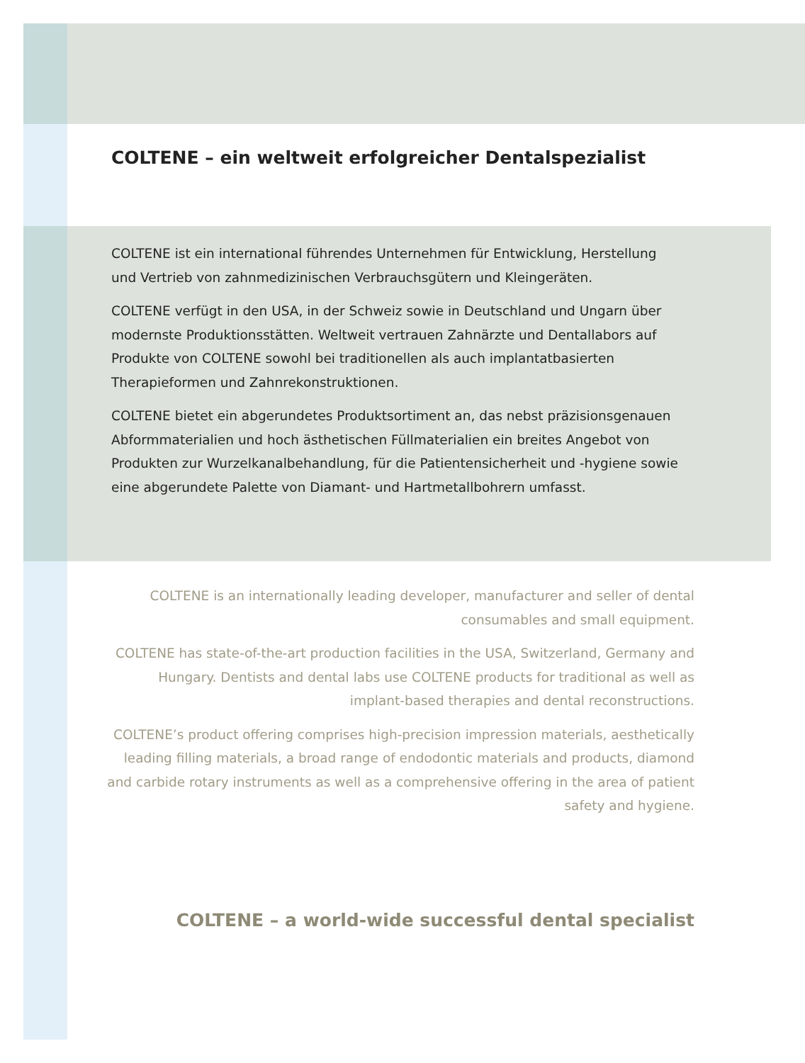COLTENE – ein weltweit erfolgreicher Dentalspezialist
COLTENE ist ein international führendes Unternehmen für Entwicklung, Herstellung und Vertrieb von zahnmedizinischen Verbrauchsgütern und Kleingeräten.
COLTENE verfügt in den USA, in der Schweiz sowie in Deutschland und Ungarn über modernste Produktionsstätten. Weltweit vertrauen Zahnärzte und Dentallabors auf Produkte von COLTENE sowohl bei traditionellen als auch implantatbasierten Therapieformen und Zahnrekonstruktionen.
COLTENE bietet ein abgerundetes Produktsortiment an, das nebst präzisionsgenauen Abformmaterialien und hoch ästhetischen Füllmaterialien ein breites Angebot von Produkten zur Wurzelkanalbehandlung, für die Patientensicherheit und -hygiene sowie eine abgerundete Palette von Diamant- und Hartmetallbohrern umfasst.
COLTENE is an internationally leading developer, manufacturer and seller of dental consumables and small equipment.
COLTENE has state-of-the-art production facilities in the USA, Switzerland, Germany and Hungary. Dentists and dental labs use COLTENE products for traditional as well as implant-based therapies and dental reconstructions.
COLTENE’s product offering comprises high-precision impression materials, aesthetically leading filling materials, a broad range of endodontic materials and products, diamond and carbide rotary instruments as well as a comprehensive offering in the area of patient safety and hygiene.
COLTENE – a world-wide successful dental specialist